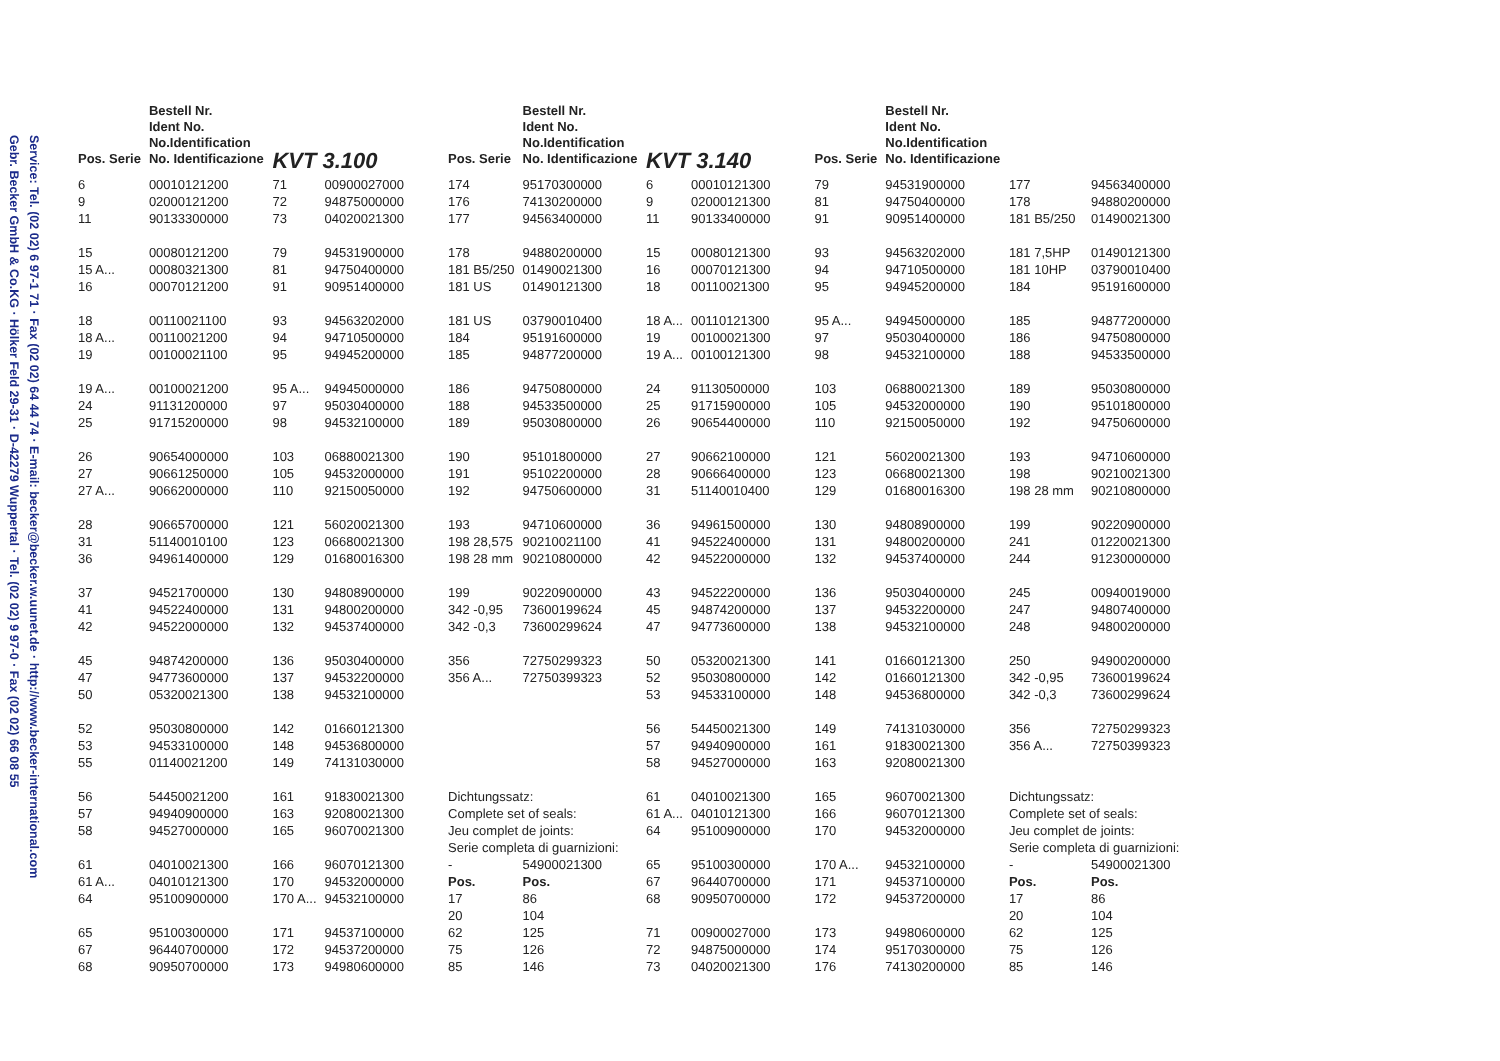Service: Tel. (02 02) 6 97-1 71 · Fax (02 02) 64 44 74 · E-mail: becker@becker.w.uunet.de · http://www.becker-international.com
Gebr. Becker GmbH & Co.KG · Hölker Feld 29-31 · D-42279 Wuppertal · Tel. (02 02) 9 97-0 · Fax (02 02) 66 08 55
| Pos. Serie | Bestell Nr. Ident No. No.Identification No. Identificazione | KVT 3.100 | | Pos. Serie | Bestell Nr. Ident No. No.Identification No. Identificazione | KVT 3.140 | | Pos. Serie | Bestell Nr. Ident No. No.Identification No. Identificazione | | |
| --- | --- | --- | --- | --- | --- | --- | --- | --- | --- | --- | --- |
| 6 | 00010121200 | 71 | 00900027000 | 174 | 95170300000 | 6 | 00010121300 | 79 | 94531900000 | 177 | 94563400000 |
| 9 | 02000121200 | 72 | 94875000000 | 176 | 74130200000 | 9 | 02000121300 | 81 | 94750400000 | 178 | 94880200000 |
| 11 | 90133300000 | 73 | 04020021300 | 177 | 94563400000 | 11 | 90133400000 | 91 | 90951400000 | 181 B5/250 | 01490021300 |
| 15 | 00080121200 | 79 | 94531900000 | 178 | 94880200000 | 15 | 00080121300 | 93 | 94563202000 | 181 7,5HP | 01490121300 |
| 15 A... | 00080321300 | 81 | 94750400000 | 181 B5/250 | 01490021300 | 16 | 00070121300 | 94 | 94710500000 | 181 10HP | 03790010400 |
| 16 | 00070121200 | 91 | 90951400000 | 181 US | 01490121300 | 18 | 00110021300 | 95 | 94945200000 | 184 | 95191600000 |
| 18 | 00110021100 | 93 | 94563202000 | 181 US | 03790010400 | 18 A... | 00110121300 | 95 A... | 94945000000 | 185 | 94877200000 |
| 18 A... | 00110021200 | 94 | 94710500000 | 184 | 95191600000 | 19 | 00100021300 | 97 | 95030400000 | 186 | 94750800000 |
| 19 | 00100021100 | 95 | 94945200000 | 185 | 94877200000 | 19 A... | 00100121300 | 98 | 94532100000 | 188 | 94533500000 |
| 19 A... | 00100021200 | 95 A... | 94945000000 | 186 | 94750800000 | 24 | 91130500000 | 103 | 06880021300 | 189 | 95030800000 |
| 24 | 91131200000 | 97 | 95030400000 | 188 | 94533500000 | 25 | 91715900000 | 105 | 94532000000 | 190 | 95101800000 |
| 25 | 91715200000 | 98 | 94532100000 | 189 | 95030800000 | 26 | 90654400000 | 110 | 92150050000 | 192 | 94750600000 |
| 26 | 90654000000 | 103 | 06880021300 | 190 | 95101800000 | 27 | 90662100000 | 121 | 56020021300 | 193 | 94710600000 |
| 27 | 90661250000 | 105 | 94532000000 | 191 | 95102200000 | 28 | 90666400000 | 123 | 06680021300 | 198 | 90210021300 |
| 27 A... | 90662000000 | 110 | 92150050000 | 192 | 94750600000 | 31 | 51140010400 | 129 | 01680016300 | 198 28 mm | 90210800000 |
| 28 | 90665700000 | 121 | 56020021300 | 193 | 94710600000 | 36 | 94961500000 | 130 | 94808900000 | 199 | 90220900000 |
| 31 | 51140010100 | 123 | 06680021300 | 198 28,575 | 90210021100 | 41 | 94522400000 | 131 | 94800200000 | 241 | 01220021300 |
| 36 | 94961400000 | 129 | 01680016300 | 198 28 mm | 90210800000 | 42 | 94522000000 | 132 | 94537400000 | 244 | 91230000000 |
| 37 | 94521700000 | 130 | 94808900000 | 199 | 90220900000 | 43 | 94522200000 | 136 | 95030400000 | 245 | 00940019000 |
| 41 | 94522400000 | 131 | 94800200000 | 342 -0,95 | 73600199624 | 45 | 94874200000 | 137 | 94532200000 | 247 | 94807400000 |
| 42 | 94522000000 | 132 | 94537400000 | 342 -0,3 | 73600299624 | 47 | 94773600000 | 138 | 94532100000 | 248 | 94800200000 |
| 45 | 94874200000 | 136 | 95030400000 | 356 | 72750299323 | 50 | 05320021300 | 141 | 01660121300 | 250 | 94900200000 |
| 47 | 94773600000 | 137 | 94532200000 | 356 A... | 72750399323 | 52 | 95030800000 | 142 | 01660121300 | 342 -0,95 | 73600199624 |
| 50 | 05320021300 | 138 | 94532100000 | | | 53 | 94533100000 | 148 | 94536800000 | 342 -0,3 | 73600299624 |
| 52 | 95030800000 | 142 | 01660121300 | | | 56 | 54450021300 | 149 | 74131030000 | 356 | 72750299323 |
| 53 | 94533100000 | 148 | 94536800000 | | | 57 | 94940900000 | 161 | 91830021300 | 356 A... | 72750399323 |
| 55 | 01140021200 | 149 | 74131030000 | | | 58 | 94527000000 | 163 | 92080021300 | | |
| 56 | 54450021200 | 161 | 91830021300 | Dichtungssatz: | | 61 | 04010021300 | 165 | 96070021300 | Dichtungssatz: | |
| 57 | 94940900000 | 163 | 92080021300 | Complete set of seals: | | 61 A... | 04010121300 | 166 | 96070121300 | Complete set of seals: | |
| 58 | 94527000000 | 165 | 96070021300 | Jeu complet de joints: | | 64 | 95100900000 | 170 | 94532000000 | Jeu complet de joints: | |
| | | | | Serie completa di guarnizioni: | | | | | | Serie completa di guarnizioni: | |
| 61 | 04010021300 | 166 | 96070121300 | - | 54900021300 | 65 | 95100300000 | 170 A... | 94532100000 | - | 54900021300 |
| 61 A... | 04010121300 | 170 | 94532000000 | Pos. | Pos. | 67 | 96440700000 | 171 | 94537100000 | Pos. | Pos. |
| 64 | 95100900000 | 170 A... | 94532100000 | 17 | 86 | 68 | 90950700000 | 172 | 94537200000 | 17 | 86 |
| | | | | 20 | 104 | | | | | 20 | 104 |
| 65 | 95100300000 | 171 | 94537100000 | 62 | 125 | 71 | 00900027000 | 173 | 94980600000 | 62 | 125 |
| 67 | 96440700000 | 172 | 94537200000 | 75 | 126 | 72 | 94875000000 | 174 | 95170300000 | 75 | 126 |
| 68 | 90950700000 | 173 | 94980600000 | 85 | 146 | 73 | 04020021300 | 176 | 74130200000 | 85 | 146 |